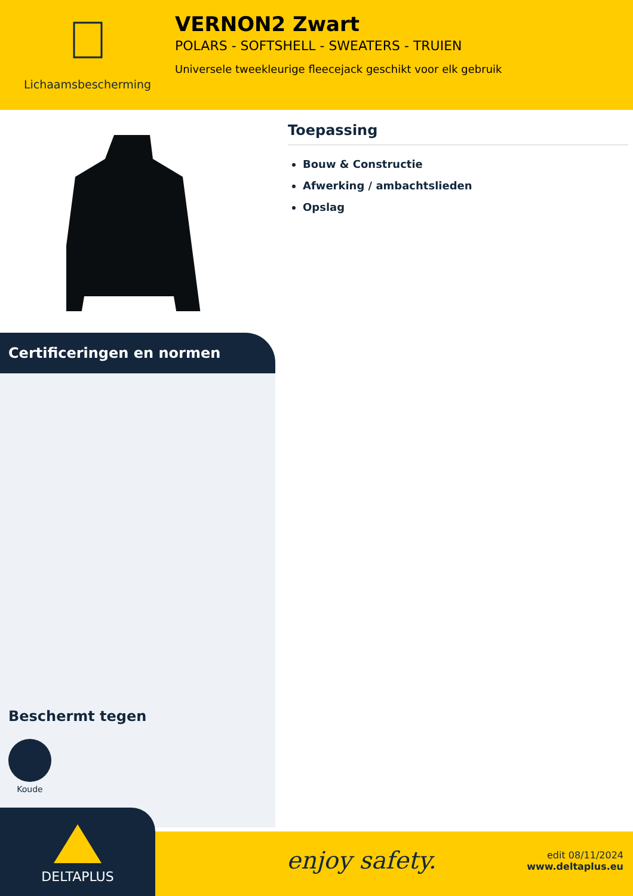Lichaamsbescherming
VERNON2 Zwart
POLARS - SOFTSHELL - SWEATERS - TRUIEN
Universele tweekleurige fleecejack geschikt voor elk gebruik
Certificeringen en normen
Beschermt tegen
Koude
Toepassing
Bouw & Constructie
Afwerking / ambachtslieden
Opslag
enjoy safety.
edit 08/11/2024
www.deltaplus.eu
DELTAPLUS